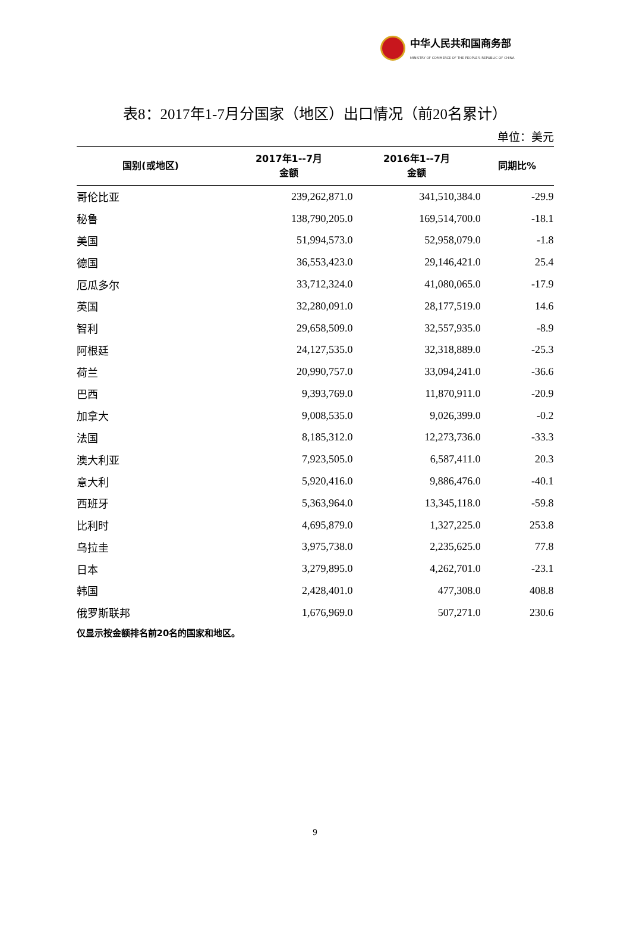中华人民共和国商务部
MINISTRY OF COMMERCE OF THE PEOPLE'S REPUBLIC OF CHINA
表8：2017年1-7月分国家（地区）出口情况（前20名累计）
单位：美元
| 国别(或地区) | 2017年1--7月 金额 | 2016年1--7月 金额 | 同期比% |
| --- | --- | --- | --- |
| 哥伦比亚 | 239,262,871.0 | 341,510,384.0 | -29.9 |
| 秘鲁 | 138,790,205.0 | 169,514,700.0 | -18.1 |
| 美国 | 51,994,573.0 | 52,958,079.0 | -1.8 |
| 德国 | 36,553,423.0 | 29,146,421.0 | 25.4 |
| 厄瓜多尔 | 33,712,324.0 | 41,080,065.0 | -17.9 |
| 英国 | 32,280,091.0 | 28,177,519.0 | 14.6 |
| 智利 | 29,658,509.0 | 32,557,935.0 | -8.9 |
| 阿根廷 | 24,127,535.0 | 32,318,889.0 | -25.3 |
| 荷兰 | 20,990,757.0 | 33,094,241.0 | -36.6 |
| 巴西 | 9,393,769.0 | 11,870,911.0 | -20.9 |
| 加拿大 | 9,008,535.0 | 9,026,399.0 | -0.2 |
| 法国 | 8,185,312.0 | 12,273,736.0 | -33.3 |
| 澳大利亚 | 7,923,505.0 | 6,587,411.0 | 20.3 |
| 意大利 | 5,920,416.0 | 9,886,476.0 | -40.1 |
| 西班牙 | 5,363,964.0 | 13,345,118.0 | -59.8 |
| 比利时 | 4,695,879.0 | 1,327,225.0 | 253.8 |
| 乌拉圭 | 3,975,738.0 | 2,235,625.0 | 77.8 |
| 日本 | 3,279,895.0 | 4,262,701.0 | -23.1 |
| 韩国 | 2,428,401.0 | 477,308.0 | 408.8 |
| 俄罗斯联邦 | 1,676,969.0 | 507,271.0 | 230.6 |
仅显示按金额排名前20名的国家和地区。
9